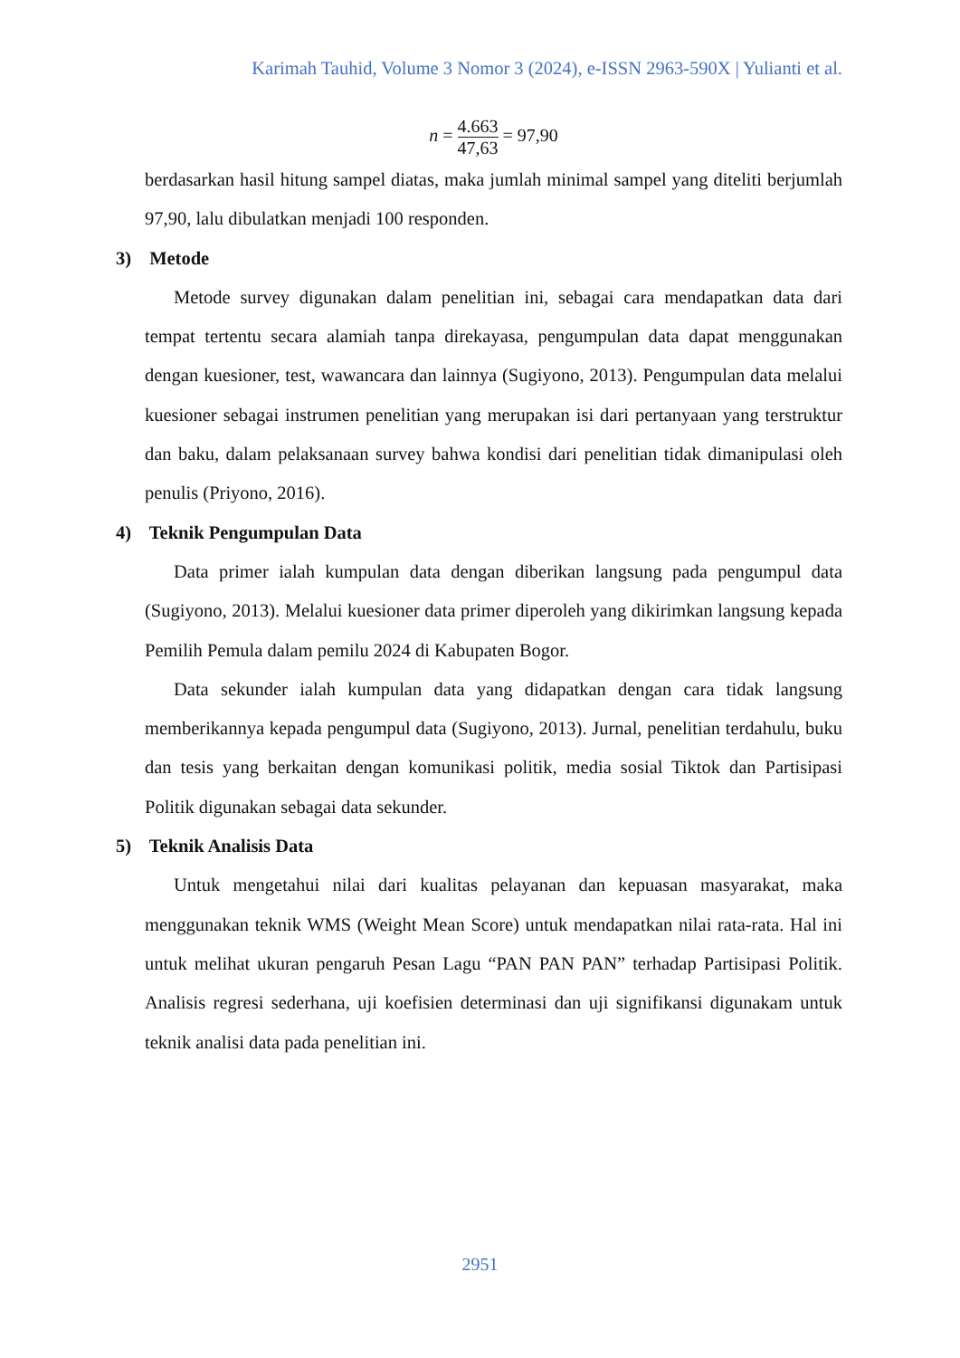Karimah Tauhid, Volume 3 Nomor 3 (2024), e-ISSN 2963-590X | Yulianti et al.
n =
4.663
47,63
= 97,90
berdasarkan hasil hitung sampel diatas, maka jumlah minimal sampel yang diteliti berjumlah 97,90, lalu dibulatkan menjadi 100 responden.
3) Metode
Metode survey digunakan dalam penelitian ini, sebagai cara mendapatkan data dari tempat tertentu secara alamiah tanpa direkayasa, pengumpulan data dapat menggunakan dengan kuesioner, test, wawancara dan lainnya (Sugiyono, 2013). Pengumpulan data melalui kuesioner sebagai instrumen penelitian yang merupakan isi dari pertanyaan yang terstruktur dan baku, dalam pelaksanaan survey bahwa kondisi dari penelitian tidak dimanipulasi oleh penulis (Priyono, 2016).
4) Teknik Pengumpulan Data
Data primer ialah kumpulan data dengan diberikan langsung pada pengumpul data (Sugiyono, 2013). Melalui kuesioner data primer diperoleh yang dikirimkan langsung kepada Pemilih Pemula dalam pemilu 2024 di Kabupaten Bogor.
Data sekunder ialah kumpulan data yang didapatkan dengan cara tidak langsung memberikannya kepada pengumpul data (Sugiyono, 2013). Jurnal, penelitian terdahulu, buku dan tesis yang berkaitan dengan komunikasi politik, media sosial Tiktok dan Partisipasi Politik digunakan sebagai data sekunder.
5) Teknik Analisis Data
Untuk mengetahui nilai dari kualitas pelayanan dan kepuasan masyarakat, maka menggunakan teknik WMS (Weight Mean Score) untuk mendapatkan nilai rata-rata. Hal ini untuk melihat ukuran pengaruh Pesan Lagu “PAN PAN PAN” terhadap Partisipasi Politik. Analisis regresi sederhana, uji koefisien determinasi dan uji signifikansi digunakam untuk teknik analisi data pada penelitian ini.
2951